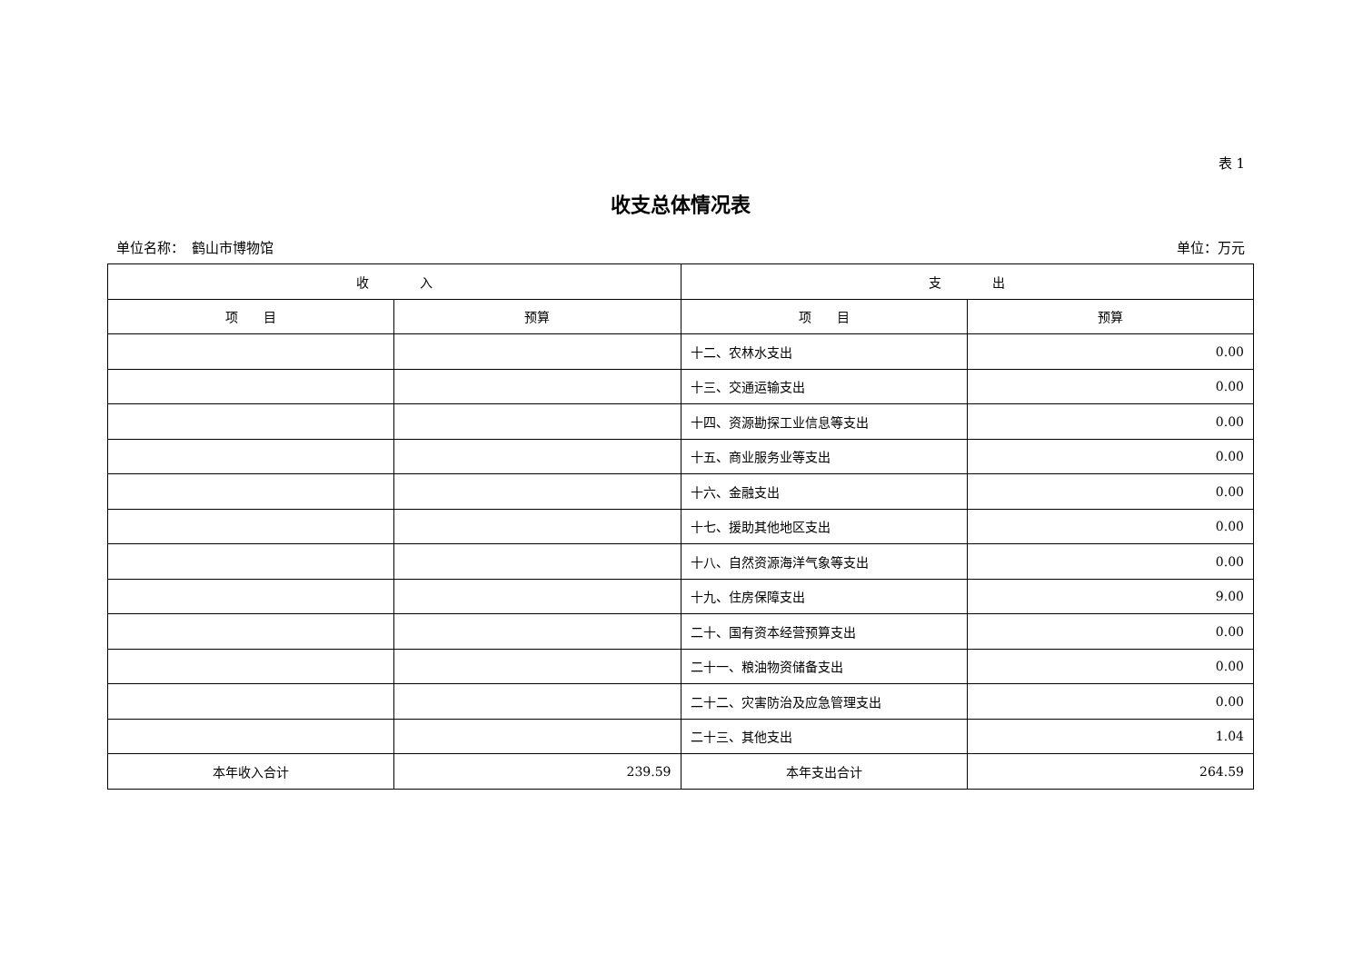表 1
收支总体情况表
单位名称：　鹤山市博物馆 单位：万元
| 收 入 | | 支 出 | |
| --- | --- | --- | --- |
| 项 目 | 预算 | 项 目 | 预算 |
| | | 十二、农林水支出 | 0.00 |
| | | 十三、交通运输支出 | 0.00 |
| | | 十四、资源勘探工业信息等支出 | 0.00 |
| | | 十五、商业服务业等支出 | 0.00 |
| | | 十六、金融支出 | 0.00 |
| | | 十七、援助其他地区支出 | 0.00 |
| | | 十八、自然资源海洋气象等支出 | 0.00 |
| | | 十九、住房保障支出 | 9.00 |
| | | 二十、国有资本经营预算支出 | 0.00 |
| | | 二十一、粮油物资储备支出 | 0.00 |
| | | 二十二、灾害防治及应急管理支出 | 0.00 |
| | | 二十三、其他支出 | 1.04 |
| 本年收入合计 | 239.59 | 本年支出合计 | 264.59 |